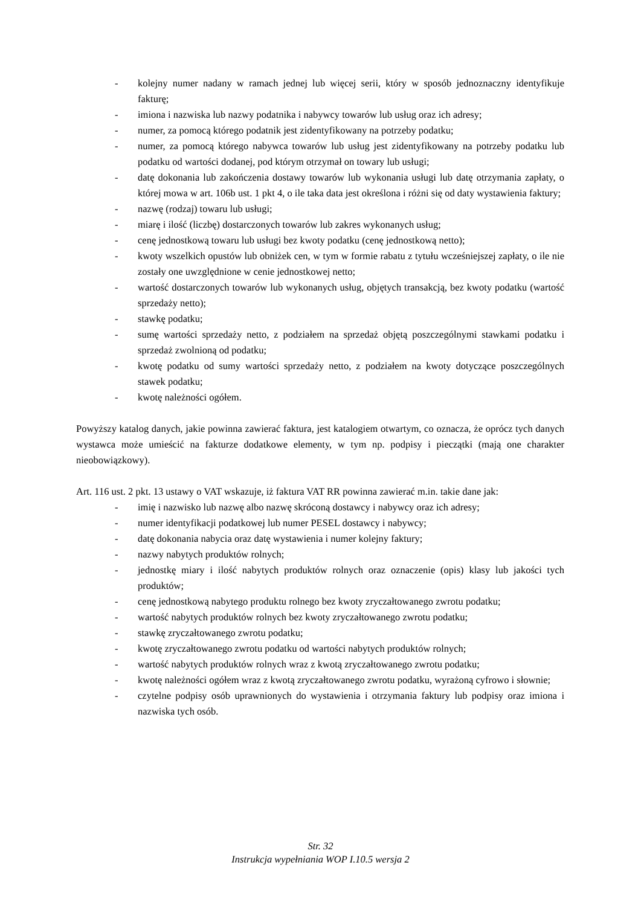- kolejny numer nadany w ramach jednej lub więcej serii, który w sposób jednoznaczny identyfikuje fakturę;
- imiona i nazwiska lub nazwy podatnika i nabywcy towarów lub usług oraz ich adresy;
- numer, za pomocą którego podatnik jest zidentyfikowany na potrzeby podatku;
- numer, za pomocą którego nabywca towarów lub usług jest zidentyfikowany na potrzeby podatku lub podatku od wartości dodanej, pod którym otrzymał on towary lub usługi;
- datę dokonania lub zakończenia dostawy towarów lub wykonania usługi lub datę otrzymania zapłaty, o której mowa w art. 106b ust. 1 pkt 4, o ile taka data jest określona i różni się od daty wystawienia faktury;
- nazwę (rodzaj) towaru lub usługi;
- miarę i ilość (liczbę) dostarczonych towarów lub zakres wykonanych usług;
- cenę jednostkową towaru lub usługi bez kwoty podatku (cenę jednostkową netto);
- kwoty wszelkich opustów lub obniżek cen, w tym w formie rabatu z tytułu wcześniejszej zapłaty, o ile nie zostały one uwzględnione w cenie jednostkowej netto;
- wartość dostarczonych towarów lub wykonanych usług, objętych transakcją, bez kwoty podatku (wartość sprzedaży netto);
- stawkę podatku;
- sumę wartości sprzedaży netto, z podziałem na sprzedaż objętą poszczególnymi stawkami podatku i sprzedaż zwolnioną od podatku;
- kwotę podatku od sumy wartości sprzedaży netto, z podziałem na kwoty dotyczące poszczególnych stawek podatku;
- kwotę należności ogółem.
Powyższy katalog danych, jakie powinna zawierać faktura, jest katalogiem otwartym, co oznacza, że oprócz tych danych wystawca może umieścić na fakturze dodatkowe elementy, w tym np. podpisy i pieczątki (mają one charakter nieobowiązkowy).
Art. 116 ust. 2 pkt. 13 ustawy o VAT wskazuje, iż faktura VAT RR powinna zawierać m.in. takie dane jak:
- imię i nazwisko lub nazwę albo nazwę skróconą dostawcy i nabywcy oraz ich adresy;
- numer identyfikacji podatkowej lub numer PESEL dostawcy i nabywcy;
- datę dokonania nabycia oraz datę wystawienia i numer kolejny faktury;
- nazwy nabytych produktów rolnych;
- jednostkę miary i ilość nabytych produktów rolnych oraz oznaczenie (opis) klasy lub jakości tych produktów;
- cenę jednostkową nabytego produktu rolnego bez kwoty zryczałtowanego zwrotu podatku;
- wartość nabytych produktów rolnych bez kwoty zryczałtowanego zwrotu podatku;
- stawkę zryczałtowanego zwrotu podatku;
- kwotę zryczałtowanego zwrotu podatku od wartości nabytych produktów rolnych;
- wartość nabytych produktów rolnych wraz z kwotą zryczałtowanego zwrotu podatku;
- kwotę należności ogółem wraz z kwotą zryczałtowanego zwrotu podatku, wyrażoną cyfrowo i słownie;
- czytelne podpisy osób uprawnionych do wystawienia i otrzymania faktury lub podpisy oraz imiona i nazwiska tych osób.
Str. 32
Instrukcja wypełniania WOP I.10.5 wersja 2